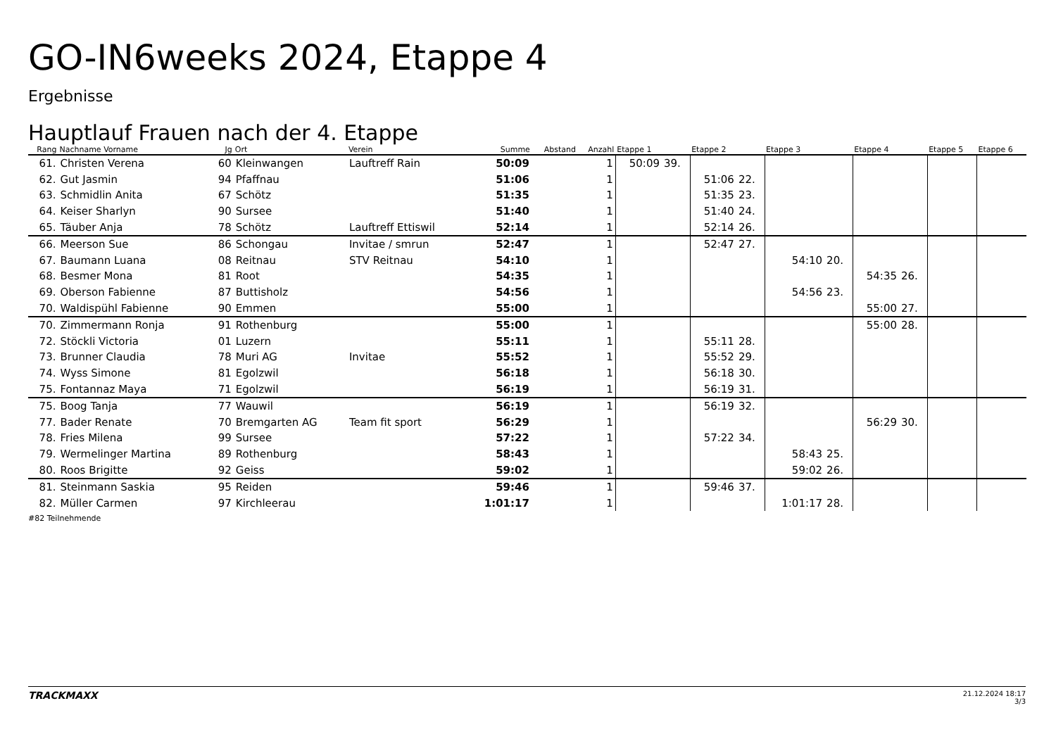GO-IN6weeks 2024, Etappe 4
Ergebnisse
Hauptlauf Frauen nach der 4. Etappe
| Rang | Nachname Vorname | Jg | Ort | Verein | Summe | Abstand | Anzahl | Etappe 1 | | Etappe 2 | | Etappe 3 | | Etappe 4 | | Etappe 5 | | Etappe 6 | |
| --- | --- | --- | --- | --- | --- | --- | --- | --- | --- | --- | --- | --- | --- | --- | --- | --- | --- | --- | --- |
| 61. | Christen Verena | 60 | Kleinwangen | Lauftreff Rain | 50:09 | | 1 | 50:09 | 39. | | | | | | | | | | |
| 62. | Gut Jasmin | 94 | Pfaffnau | | 51:06 | | 1 | | | 51:06 | 22. | | | | | | | | |
| 63. | Schmidlin Anita | 67 | Schötz | | 51:35 | | 1 | | | 51:35 | 23. | | | | | | | | |
| 64. | Keiser Sharlyn | 90 | Sursee | | 51:40 | | 1 | | | 51:40 | 24. | | | | | | | | |
| 65. | Täuber Anja | 78 | Schötz | Lauftreff Ettiswil | 52:14 | | 1 | | | 52:14 | 26. | | | | | | | | |
| 66. | Meerson Sue | 86 | Schongau | Invitae / smrun | 52:47 | | 1 | | | 52:47 | 27. | | | | | | | | |
| 67. | Baumann Luana | 08 | Reitnau | STV Reitnau | 54:10 | | 1 | | | | | 54:10 | 20. | | | | | | |
| 68. | Besmer Mona | 81 | Root | | 54:35 | | 1 | | | | | | | 54:35 | 26. | | | | |
| 69. | Oberson Fabienne | 87 | Buttisholz | | 54:56 | | 1 | | | | | 54:56 | 23. | | | | | | |
| 70. | Waldispühl Fabienne | 90 | Emmen | | 55:00 | | 1 | | | | | | | 55:00 | 27. | | | | |
| 70. | Zimmermann Ronja | 91 | Rothenburg | | 55:00 | | 1 | | | | | | | 55:00 | 28. | | | | |
| 72. | Stöckli Victoria | 01 | Luzern | | 55:11 | | 1 | | | 55:11 | 28. | | | | | | | | |
| 73. | Brunner Claudia | 78 | Muri AG | Invitae | 55:52 | | 1 | | | 55:52 | 29. | | | | | | | | |
| 74. | Wyss Simone | 81 | Egolzwil | | 56:18 | | 1 | | | 56:18 | 30. | | | | | | | | |
| 75. | Fontannaz Maya | 71 | Egolzwil | | 56:19 | | 1 | | | 56:19 | 31. | | | | | | | | |
| 75. | Boog Tanja | 77 | Wauwil | | 56:19 | | 1 | | | 56:19 | 32. | | | | | | | | |
| 77. | Bader Renate | 70 | Bremgarten AG | Team fit sport | 56:29 | | 1 | | | | | | | 56:29 | 30. | | | | |
| 78. | Fries Milena | 99 | Sursee | | 57:22 | | 1 | | | 57:22 | 34. | | | | | | | | |
| 79. | Wermelinger Martina | 89 | Rothenburg | | 58:43 | | 1 | | | | | 58:43 | 25. | | | | | | |
| 80. | Roos Brigitte | 92 | Geiss | | 59:02 | | 1 | | | | | 59:02 | 26. | | | | | | |
| 81. | Steinmann Saskia | 95 | Reiden | | 59:46 | | 1 | | | 59:46 | 37. | | | | | | | | |
| 82. | Müller Carmen | 97 | Kirchleerau | | 1:01:17 | | 1 | | | | | 1:01:17 | 28. | | | | | | |
#82 Teilnehmende
TRACKMAXX
21.12.2024 18:17
3/3